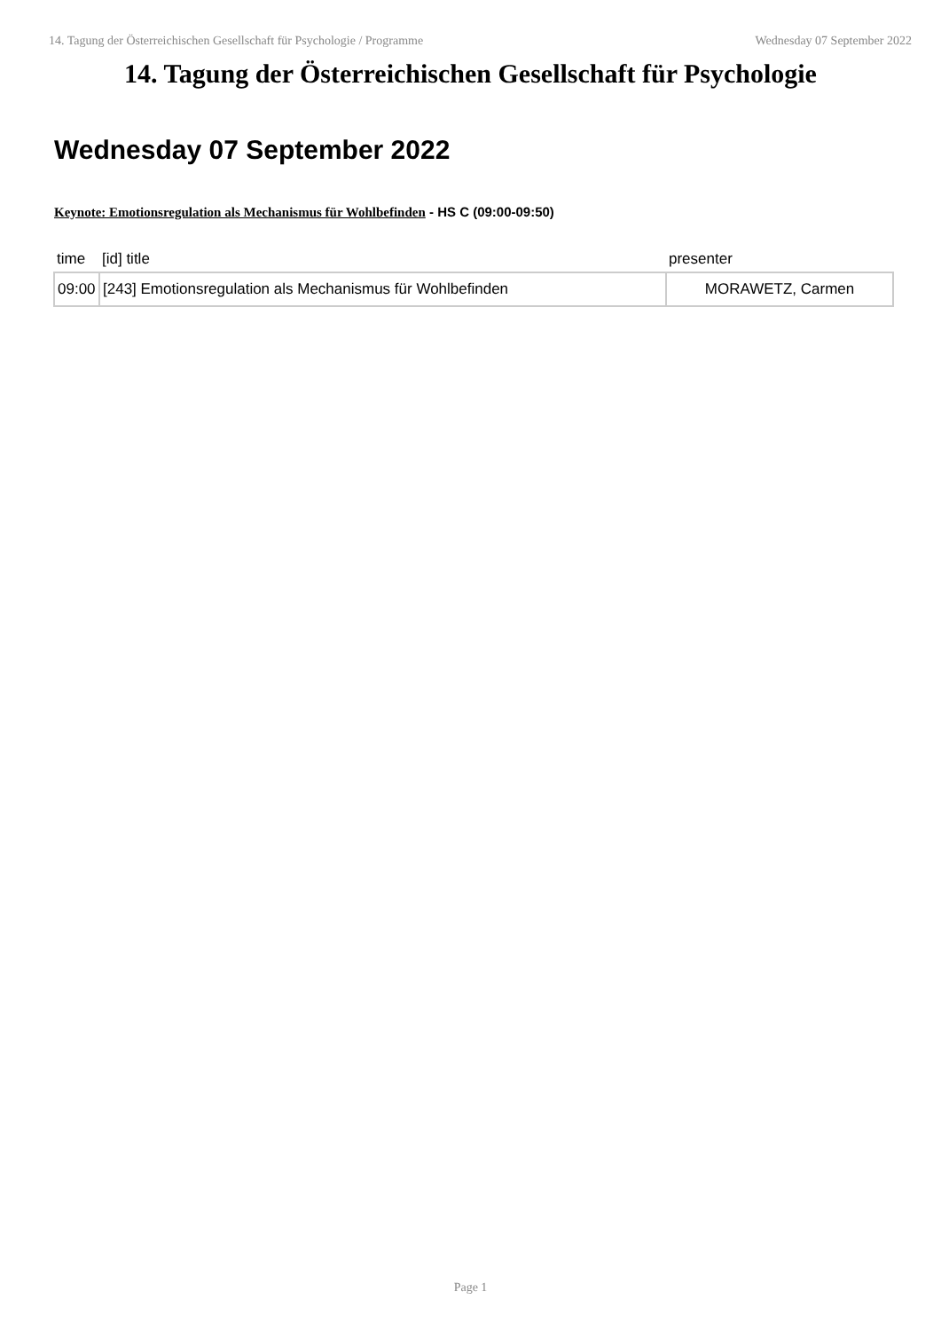14. Tagung der Österreichischen Gesellschaft für Psychologie / Programme Wednesday 07 September 2022
14. Tagung der Österreichischen Gesellschaft für Psychologie
Wednesday 07 September 2022
Keynote: Emotionsregulation als Mechanismus für Wohlbefinden - HS C (09:00-09:50)
| time | [id] title | presenter |
| --- | --- | --- |
| 09:00 | [243] Emotionsregulation als Mechanismus für Wohlbefinden | MORAWETZ, Carmen |
Page 1